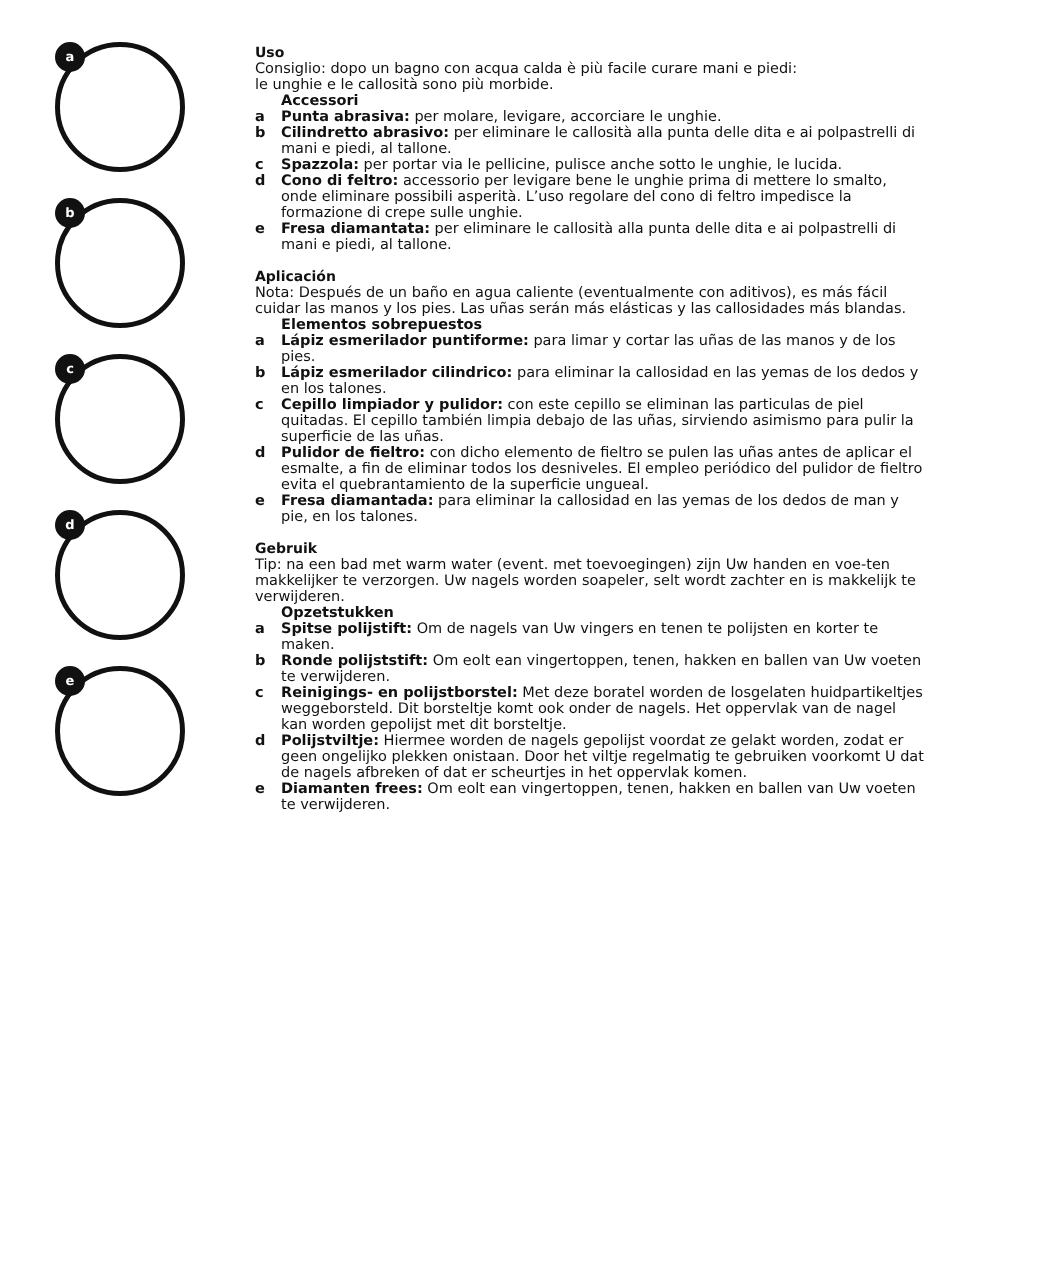a
b
c
d
e
Uso
Consiglio: dopo un bagno con acqua calda è più facile curare mani e piedi:
le unghie e le callosità sono più morbide.
Accessori
a Punta abrasiva: per molare, levigare, accorciare le unghie.
b Cilindretto abrasivo: per eliminare le callosità alla punta delle dita e ai polpastrelli di mani e piedi, al tallone.
c Spazzola: per portar via le pellicine, pulisce anche sotto le unghie, le lucida.
d Cono di feltro: accessorio per levigare bene le unghie prima di mettere lo smalto, onde eliminare possibili asperità. L’uso regolare del cono di feltro impedisce la formazione di crepe sulle unghie.
e Fresa diamantata: per eliminare le callosità alla punta delle dita e ai polpastrelli di mani e piedi, al tallone.
Aplicación
Nota: Después de un baño en agua caliente (eventualmente con aditivos), es más fácil cuidar las manos y los pies. Las uñas serán más elásticas y las callosidades más blandas.
Elementos sobrepuestos
a Lápiz esmerilador puntiforme: para limar y cortar las uñas de las manos y de los pies.
b Lápiz esmerilador cilindrico: para eliminar la callosidad en las yemas de los dedos y en los talones.
c Cepillo limpiador y pulidor: con este cepillo se eliminan las particulas de piel quitadas. El cepillo también limpia debajo de las uñas, sirviendo asimismo para pulir la superficie de las uñas.
d Pulidor de fieltro: con dicho elemento de fieltro se pulen las uñas antes de aplicar el esmalte, a fin de eliminar todos los desniveles. El empleo periódico del pulidor de fieltro evita el quebrantamiento de la superficie ungueal.
e Fresa diamantada: para eliminar la callosidad en las yemas de los dedos de man y pie, en los talones.
Gebruik
Tip: na een bad met warm water (event. met toevoegingen) zijn Uw handen en voe-ten makkelijker te verzorgen. Uw nagels worden soapeler, selt wordt zachter en is makkelijk te verwijderen.
Opzetstukken
a Spitse polijstift: Om de nagels van Uw vingers en tenen te polijsten en korter te maken.
b Ronde polijststift: Om eolt ean vingertoppen, tenen, hakken en ballen van Uw voeten te verwijderen.
c Reinigings- en polijstborstel: Met deze boratel worden de losgelaten huidpartikeltjes weggeborsteld. Dit borsteltje komt ook onder de nagels. Het oppervlak van de nagel kan worden gepolijst met dit borsteltje.
d Polijstviltje: Hiermee worden de nagels gepolijst voordat ze gelakt worden, zodat er geen ongelijko plekken onistaan. Door het viltje regelmatig te gebruiken voorkomt U dat de nagels afbreken of dat er scheurtjes in het oppervlak komen.
e Diamanten frees: Om eolt ean vingertoppen, tenen, hakken en ballen van Uw voeten te verwijderen.